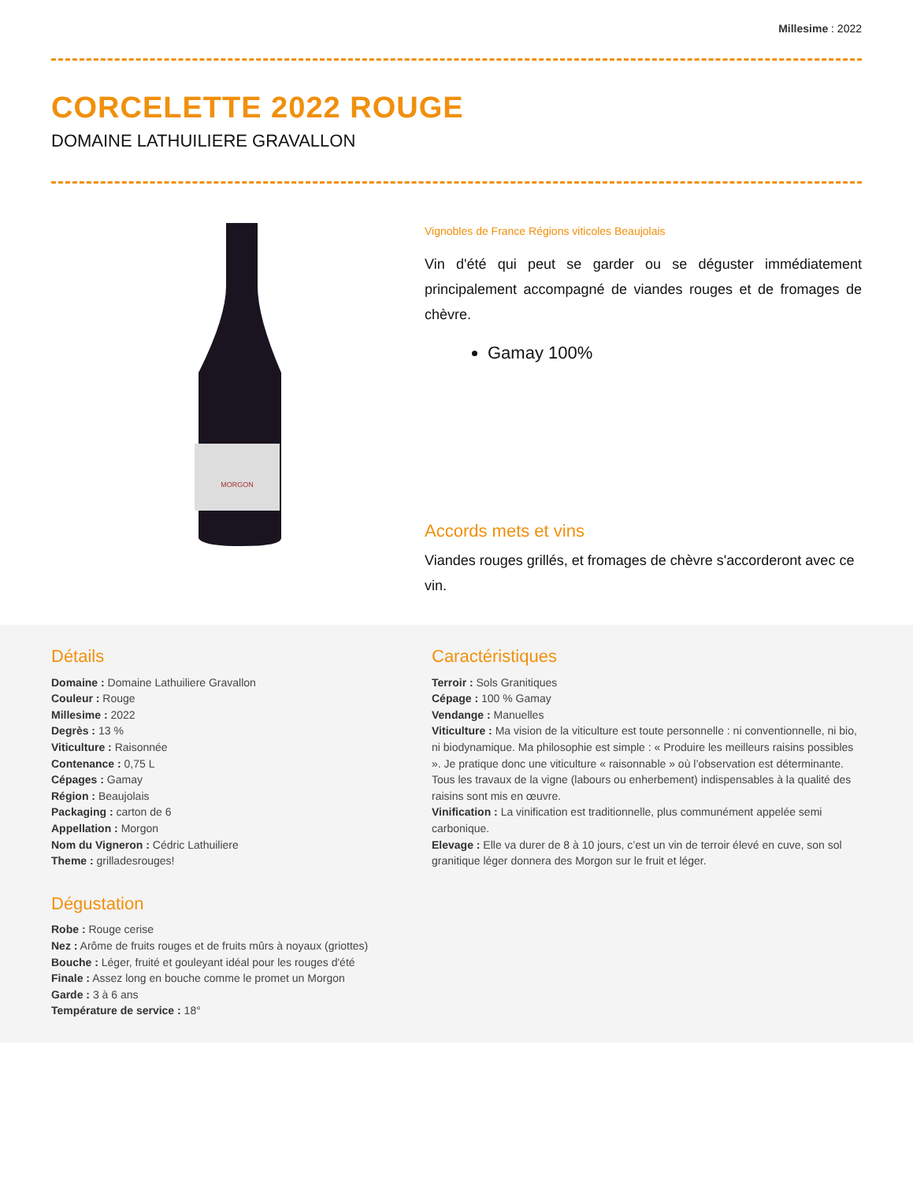Millesime : 2022
CORCELETTE 2022 ROUGE
DOMAINE LATHUILIERE GRAVALLON
MORGON
Vignobles de France Régions viticoles Beaujolais
Vin d'été qui peut se garder ou se déguster immédiatement principalement accompagné de viandes rouges et de fromages de chèvre.
Gamay 100%
Accords mets et vins
Viandes rouges grillés, et fromages de chèvre s'accorderont avec ce vin.
Détails
Domaine : Domaine Lathuiliere Gravallon
Couleur : Rouge
Millesime : 2022
Degrès : 13 %
Viticulture : Raisonnée
Contenance : 0,75 L
Cépages : Gamay
Région : Beaujolais
Packaging : carton de 6
Appellation : Morgon
Nom du Vigneron : Cédric Lathuiliere
Theme : grilladesrouges!
Dégustation
Robe : Rouge cerise
Nez : Arôme de fruits rouges et de fruits mûrs à noyaux (griottes)
Bouche : Léger, fruité et gouleyant idéal pour les rouges d'été
Finale : Assez long en bouche comme le promet un Morgon
Garde : 3 à 6 ans
Température de service : 18°
Caractéristiques
Terroir : Sols Granitiques
Cépage : 100 % Gamay
Vendange : Manuelles
Viticulture : Ma vision de la viticulture est toute personnelle : ni conventionnelle, ni bio, ni biodynamique. Ma philosophie est simple : « Produire les meilleurs raisins possibles ». Je pratique donc une viticulture « raisonnable » où l’observation est déterminante. Tous les travaux de la vigne (labours ou enherbement) indispensables à la qualité des raisins sont mis en œuvre.
Vinification : La vinification est traditionnelle, plus communément appelée semi carbonique.
Elevage : Elle va durer de 8 à 10 jours, c’est un vin de terroir élevé en cuve, son sol granitique léger donnera des Morgon sur le fruit et léger.